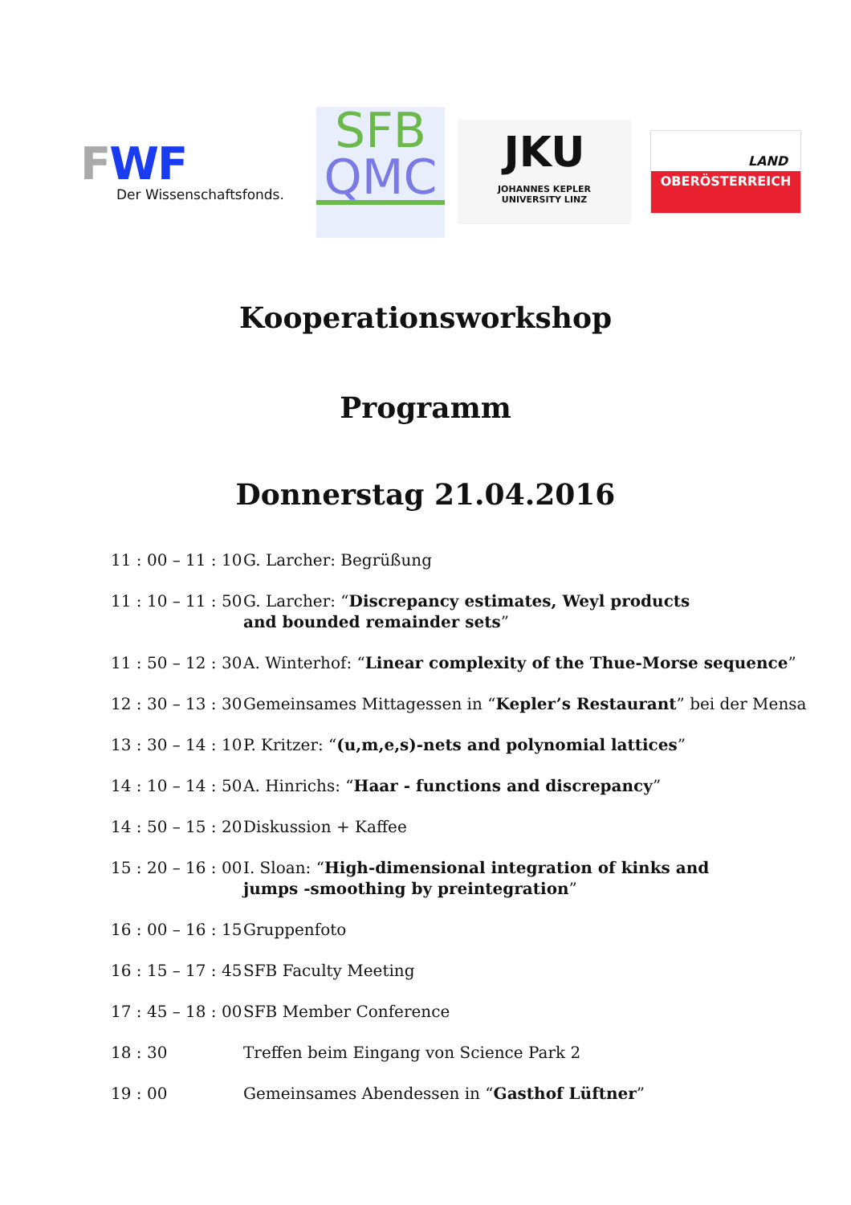FWF
Der Wissenschaftsfonds.
SFB
QMC
JKU
JOHANNES KEPLER
UNIVERSITY LINZ
LAND
OBERÖSTERREICH
Kooperationsworkshop
Programm
Donnerstag 21.04.2016
| 11 : 00 – 11 : 10 | G. Larcher: Begrüßung |
| 11 : 10 – 11 : 50 | G. Larcher: “ Discrepancy estimates, Weyl products and bounded remainder sets ” |
| 11 : 50 – 12 : 30 | A. Winterhof: “ Linear complexity of the Thue-Morse sequence ” |
| 12 : 30 – 13 : 30 | Gemeinsames Mittagessen in “ Kepler’s Restaurant ” bei der Mensa |
| 13 : 30 – 14 : 10 | P. Kritzer: “ (u,m,e,s)-nets and polynomial lattices ” |
| 14 : 10 – 14 : 50 | A. Hinrichs: “ Haar - functions and discrepancy ” |
| 14 : 50 – 15 : 20 | Diskussion + Kaffee |
| 15 : 20 – 16 : 00 | I. Sloan: “ High-dimensional integration of kinks and jumps -smoothing by preintegration ” |
| 16 : 00 – 16 : 15 | Gruppenfoto |
| 16 : 15 – 17 : 45 | SFB Faculty Meeting |
| 17 : 45 – 18 : 00 | SFB Member Conference |
| 18 : 30 | Treffen beim Eingang von Science Park 2 |
| 19 : 00 | Gemeinsames Abendessen in “ Gasthof Lüftner ” |